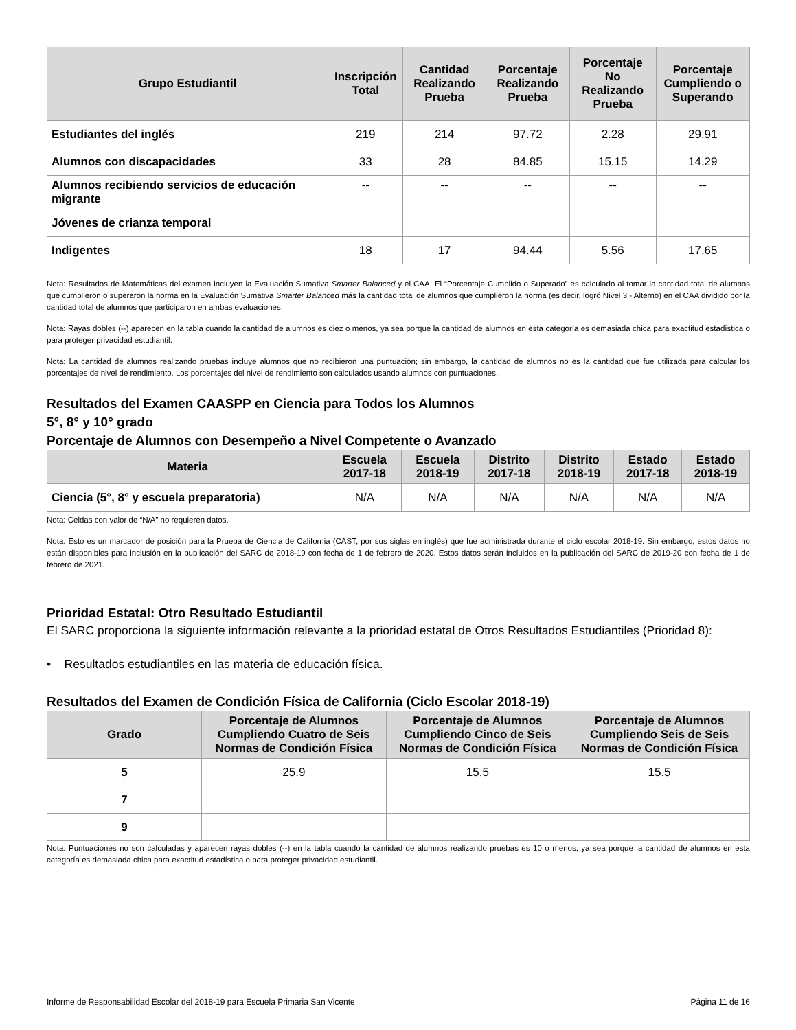| Grupo Estudiantil | Inscripción Total | Cantidad Realizando Prueba | Porcentaje Realizando Prueba | Porcentaje No Realizando Prueba | Porcentaje Cumpliendo o Superando |
| --- | --- | --- | --- | --- | --- |
| Estudiantes del inglés | 219 | 214 | 97.72 | 2.28 | 29.91 |
| Alumnos con discapacidades | 33 | 28 | 84.85 | 15.15 | 14.29 |
| Alumnos recibiendo servicios de educación migrante | -- | -- | -- | -- | -- |
| Jóvenes de crianza temporal | | | | | |
| Indigentes | 18 | 17 | 94.44 | 5.56 | 17.65 |
Nota: Resultados de Matemáticas del examen incluyen la Evaluación Sumativa Smarter Balanced y el CAA. El “Porcentaje Cumplido o Superado” es calculado al tomar la cantidad total de alumnos que cumplieron o superaron la norma en la Evaluación Sumativa Smarter Balanced más la cantidad total de alumnos que cumplieron la norma (es decir, logró Nivel 3 - Alterno) en el CAA dividido por la cantidad total de alumnos que participaron en ambas evaluaciones.
Nota: Rayas dobles (--) aparecen en la tabla cuando la cantidad de alumnos es diez o menos, ya sea porque la cantidad de alumnos en esta categoría es demasiada chica para exactitud estadística o para proteger privacidad estudiantil.
Nota: La cantidad de alumnos realizando pruebas incluye alumnos que no recibieron una puntuación; sin embargo, la cantidad de alumnos no es la cantidad que fue utilizada para calcular los porcentajes de nivel de rendimiento. Los porcentajes del nivel de rendimiento son calculados usando alumnos con puntuaciones.
Resultados del Examen CAASPP en Ciencia para Todos los Alumnos
5°, 8° y 10° grado
Porcentaje de Alumnos con Desempeño a Nivel Competente o Avanzado
| Materia | Escuela 2017-18 | Escuela 2018-19 | Distrito 2017-18 | Distrito 2018-19 | Estado 2017-18 | Estado 2018-19 |
| --- | --- | --- | --- | --- | --- | --- |
| Ciencia (5°, 8° y escuela preparatoria) | N/A | N/A | N/A | N/A | N/A | N/A |
Nota: Celdas con valor de “N/A” no requieren datos.
Nota: Esto es un marcador de posición para la Prueba de Ciencia de California (CAST, por sus siglas en inglés) que fue administrada durante el ciclo escolar 2018-19. Sin embargo, estos datos no están disponibles para inclusión en la publicación del SARC de 2018-19 con fecha de 1 de febrero de 2020. Estos datos serán incluidos en la publicación del SARC de 2019-20 con fecha de 1 de febrero de 2021.
Prioridad Estatal: Otro Resultado Estudiantil
El SARC proporciona la siguiente información relevante a la prioridad estatal de Otros Resultados Estudiantiles (Prioridad 8):
• Resultados estudiantiles en las materia de educación física.
Resultados del Examen de Condición Física de California (Ciclo Escolar 2018-19)
| Grado | Porcentaje de Alumnos Cumpliendo Cuatro de Seis Normas de Condición Física | Porcentaje de Alumnos Cumpliendo Cinco de Seis Normas de Condición Física | Porcentaje de Alumnos Cumpliendo Seis de Seis Normas de Condición Física |
| --- | --- | --- | --- |
| 5 | 25.9 | 15.5 | 15.5 |
| 7 | | | |
| 9 | | | |
Nota: Puntuaciones no son calculadas y aparecen rayas dobles (--) en la tabla cuando la cantidad de alumnos realizando pruebas es 10 o menos, ya sea porque la cantidad de alumnos en esta categoría es demasiada chica para exactitud estadística o para proteger privacidad estudiantil.
Informe de Responsabilidad Escolar del 2018-19 para Escuela Primaria San Vicente Página 11 de 16